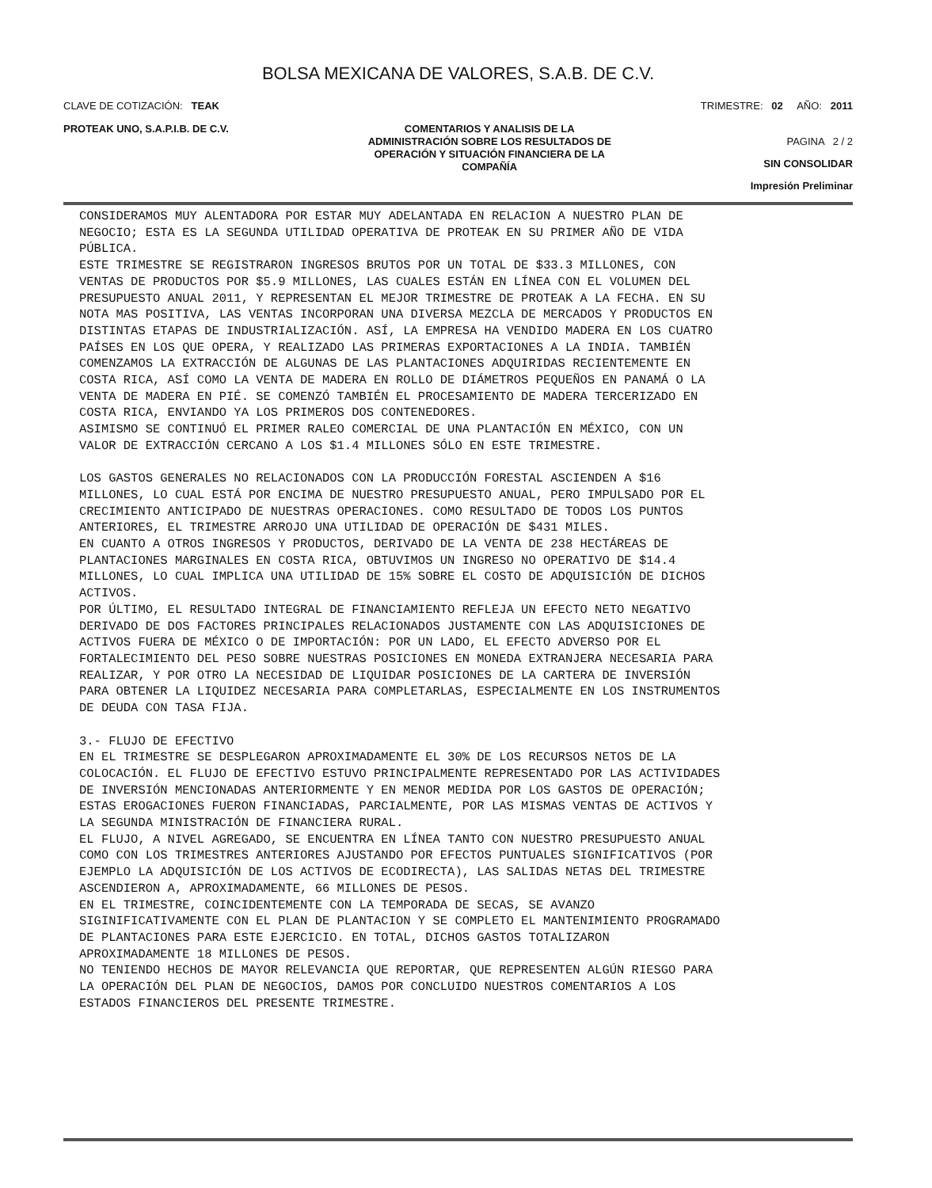BOLSA MEXICANA DE VALORES, S.A.B. DE C.V.
CLAVE DE COTIZACIÓN: TEAK TRIMESTRE: 02 AÑO: 2011
PROTEAK UNO, S.A.P.I.B. DE C.V.
COMENTARIOS Y ANALISIS DE LA
ADMINISTRACIÓN SOBRE LOS RESULTADOS DE
OPERACIÓN Y SITUACIÓN FINANCIERA DE LA
COMPAÑÍA
PAGINA 2 / 2
SIN CONSOLIDAR
Impresión Preliminar
CONSIDERAMOS MUY ALENTADORA POR ESTAR MUY ADELANTADA EN RELACION A NUESTRO PLAN DE
NEGOCIO; ESTA ES LA SEGUNDA UTILIDAD OPERATIVA DE PROTEAK EN SU PRIMER AÑO DE VIDA
PÚBLICA.
ESTE TRIMESTRE SE REGISTRARON INGRESOS BRUTOS POR UN TOTAL DE $33.3 MILLONES, CON
VENTAS DE PRODUCTOS POR $5.9 MILLONES, LAS CUALES ESTÁN EN LÍNEA CON EL VOLUMEN DEL
PRESUPUESTO ANUAL 2011, Y REPRESENTAN EL MEJOR TRIMESTRE DE PROTEAK A LA FECHA. EN SU
NOTA MAS POSITIVA, LAS VENTAS INCORPORAN UNA DIVERSA MEZCLA DE MERCADOS Y PRODUCTOS EN
DISTINTAS ETAPAS DE INDUSTRIALIZACIÓN. ASÍ, LA EMPRESA HA VENDIDO MADERA EN LOS CUATRO
PAÍSES EN LOS QUE OPERA, Y REALIZADO LAS PRIMERAS EXPORTACIONES A LA INDIA. TAMBIÉN
COMENZAMOS LA EXTRACCIÓN DE ALGUNAS DE LAS PLANTACIONES ADQUIRIDAS RECIENTEMENTE EN
COSTA RICA, ASÍ COMO LA VENTA DE MADERA EN ROLLO DE DIÁMETROS PEQUEÑOS EN PANAMÁ O LA
VENTA DE MADERA EN PIÉ. SE COMENZÓ TAMBIÉN EL PROCESAMIENTO DE MADERA TERCERIZADO EN
COSTA RICA, ENVIANDO YA LOS PRIMEROS DOS CONTENEDORES.
ASIMISMO SE CONTINUÓ EL PRIMER RALEO COMERCIAL DE UNA PLANTACIÓN EN MÉXICO, CON UN
VALOR DE EXTRACCIÓN CERCANO A LOS $1.4 MILLONES SÓLO EN ESTE TRIMESTRE.

LOS GASTOS GENERALES NO RELACIONADOS CON LA PRODUCCIÓN FORESTAL ASCIENDEN A $16
MILLONES, LO CUAL ESTÁ POR ENCIMA DE NUESTRO PRESUPUESTO ANUAL, PERO IMPULSADO POR EL
CRECIMIENTO ANTICIPADO DE NUESTRAS OPERACIONES. COMO RESULTADO DE TODOS LOS PUNTOS
ANTERIORES, EL TRIMESTRE ARROJO UNA UTILIDAD DE OPERACIÓN DE $431 MILES.
EN CUANTO A OTROS INGRESOS Y PRODUCTOS, DERIVADO DE LA VENTA DE 238 HECTÁREAS DE
PLANTACIONES MARGINALES EN COSTA RICA, OBTUVIMOS UN INGRESO NO OPERATIVO DE $14.4
MILLONES, LO CUAL IMPLICA UNA UTILIDAD DE 15% SOBRE EL COSTO DE ADQUISICIÓN DE DICHOS
ACTIVOS.
POR ÚLTIMO, EL RESULTADO INTEGRAL DE FINANCIAMIENTO REFLEJA UN EFECTO NETO NEGATIVO
DERIVADO DE DOS FACTORES PRINCIPALES RELACIONADOS JUSTAMENTE CON LAS ADQUISICIONES DE
ACTIVOS FUERA DE MÉXICO O DE IMPORTACIÓN: POR UN LADO, EL EFECTO ADVERSO POR EL
FORTALECIMIENTO DEL PESO SOBRE NUESTRAS POSICIONES EN MONEDA EXTRANJERA NECESARIA PARA
REALIZAR, Y POR OTRO LA NECESIDAD DE LIQUIDAR POSICIONES DE LA CARTERA DE INVERSIÓN
PARA OBTENER LA LIQUIDEZ NECESARIA PARA COMPLETARLAS, ESPECIALMENTE EN LOS INSTRUMENTOS
DE DEUDA CON TASA FIJA.

3.- FLUJO DE EFECTIVO
EN EL TRIMESTRE SE DESPLEGARON APROXIMADAMENTE EL 30% DE LOS RECURSOS NETOS DE LA
COLOCACIÓN. EL FLUJO DE EFECTIVO ESTUVO PRINCIPALMENTE REPRESENTADO POR LAS ACTIVIDADES
DE INVERSIÓN MENCIONADAS ANTERIORMENTE Y EN MENOR MEDIDA POR LOS GASTOS DE OPERACIÓN;
ESTAS EROGACIONES FUERON FINANCIADAS, PARCIALMENTE, POR LAS MISMAS VENTAS DE ACTIVOS Y
LA SEGUNDA MINISTRACIÓN DE FINANCIERA RURAL.
EL FLUJO, A NIVEL AGREGADO, SE ENCUENTRA EN LÍNEA TANTO CON NUESTRO PRESUPUESTO ANUAL
COMO CON LOS TRIMESTRES ANTERIORES AJUSTANDO POR EFECTOS PUNTUALES SIGNIFICATIVOS (POR
EJEMPLO LA ADQUISICIÓN DE LOS ACTIVOS DE ECODIRECTA), LAS SALIDAS NETAS DEL TRIMESTRE
ASCENDIERON A, APROXIMADAMENTE, 66 MILLONES DE PESOS.
EN EL TRIMESTRE, COINCIDENTEMENTE CON LA TEMPORADA DE SECAS, SE AVANZO
SIGINIFICATIVAMENTE CON EL PLAN DE PLANTACION Y SE COMPLETO EL MANTENIMIENTO PROGRAMADO
DE PLANTACIONES PARA ESTE EJERCICIO. EN TOTAL, DICHOS GASTOS TOTALIZARON
APROXIMADAMENTE 18 MILLONES DE PESOS.
NO TENIENDO HECHOS DE MAYOR RELEVANCIA QUE REPORTAR, QUE REPRESENTEN ALGÚN RIESGO PARA
LA OPERACIÓN DEL PLAN DE NEGOCIOS, DAMOS POR CONCLUIDO NUESTROS COMENTARIOS A LOS
ESTADOS FINANCIEROS DEL PRESENTE TRIMESTRE.